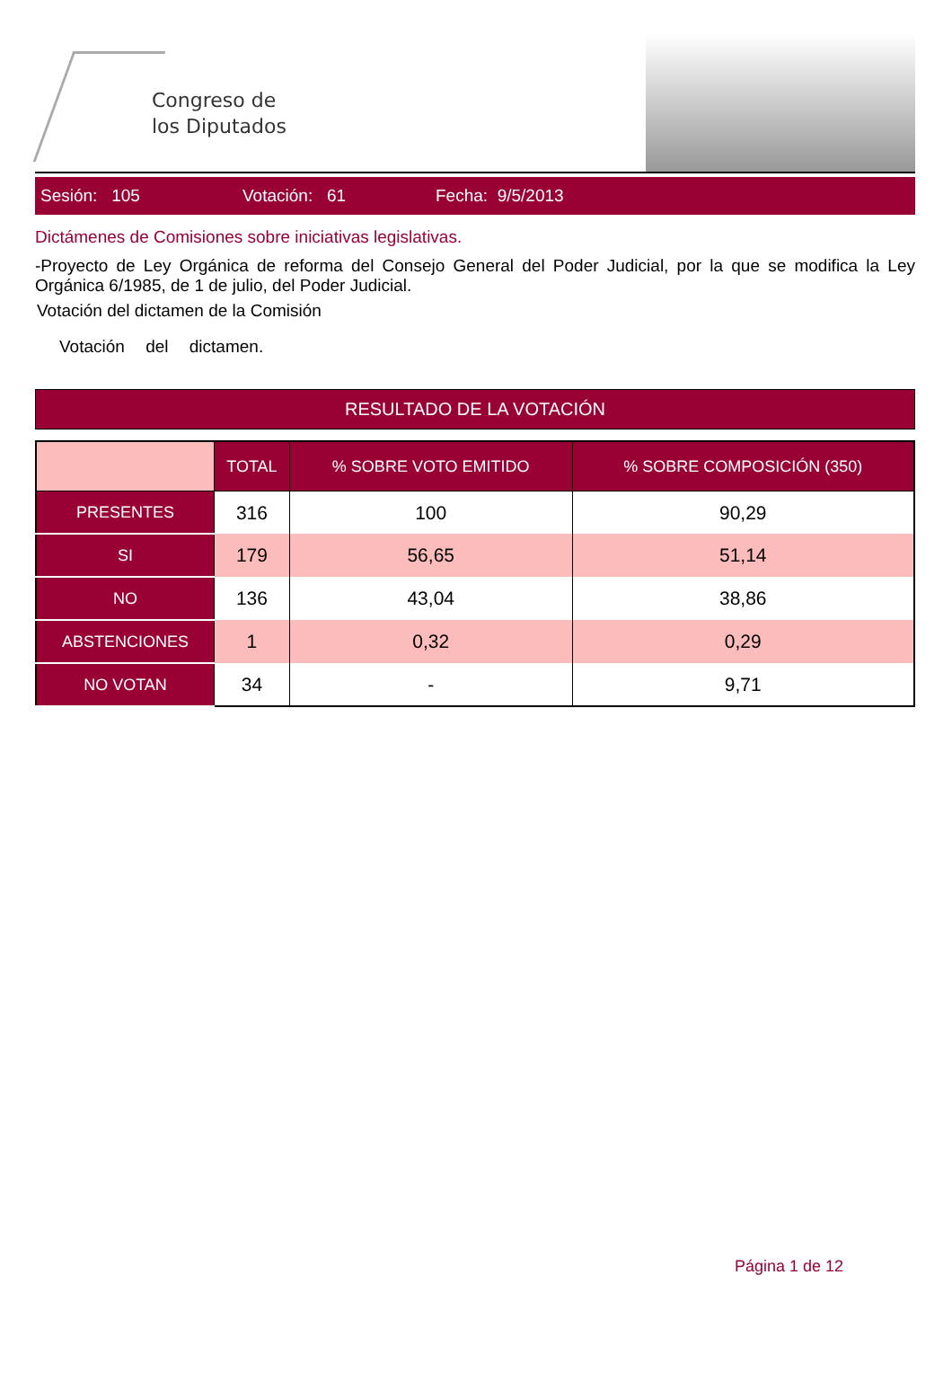Congreso de
los Diputados
Sesión: 105 Votación: 61 Fecha: 9/5/2013
Dictámenes de Comisiones sobre iniciativas legislativas.
-Proyecto de Ley Orgánica de reforma del Consejo General del Poder Judicial, por la que se modifica la Ley Orgánica 6/1985, de 1 de julio, del Poder Judicial.
Votación del dictamen de la Comisión
Votación del dictamen.
RESULTADO DE LA VOTACIÓN
| | TOTAL | % SOBRE VOTO EMITIDO | % SOBRE COMPOSICIÓN (350) |
| --- | --- | --- | --- |
| PRESENTES | 316 | 100 | 90,29 |
| SI | 179 | 56,65 | 51,14 |
| NO | 136 | 43,04 | 38,86 |
| ABSTENCIONES | 1 | 0,32 | 0,29 |
| NO VOTAN | 34 | - | 9,71 |
Página 1 de 12